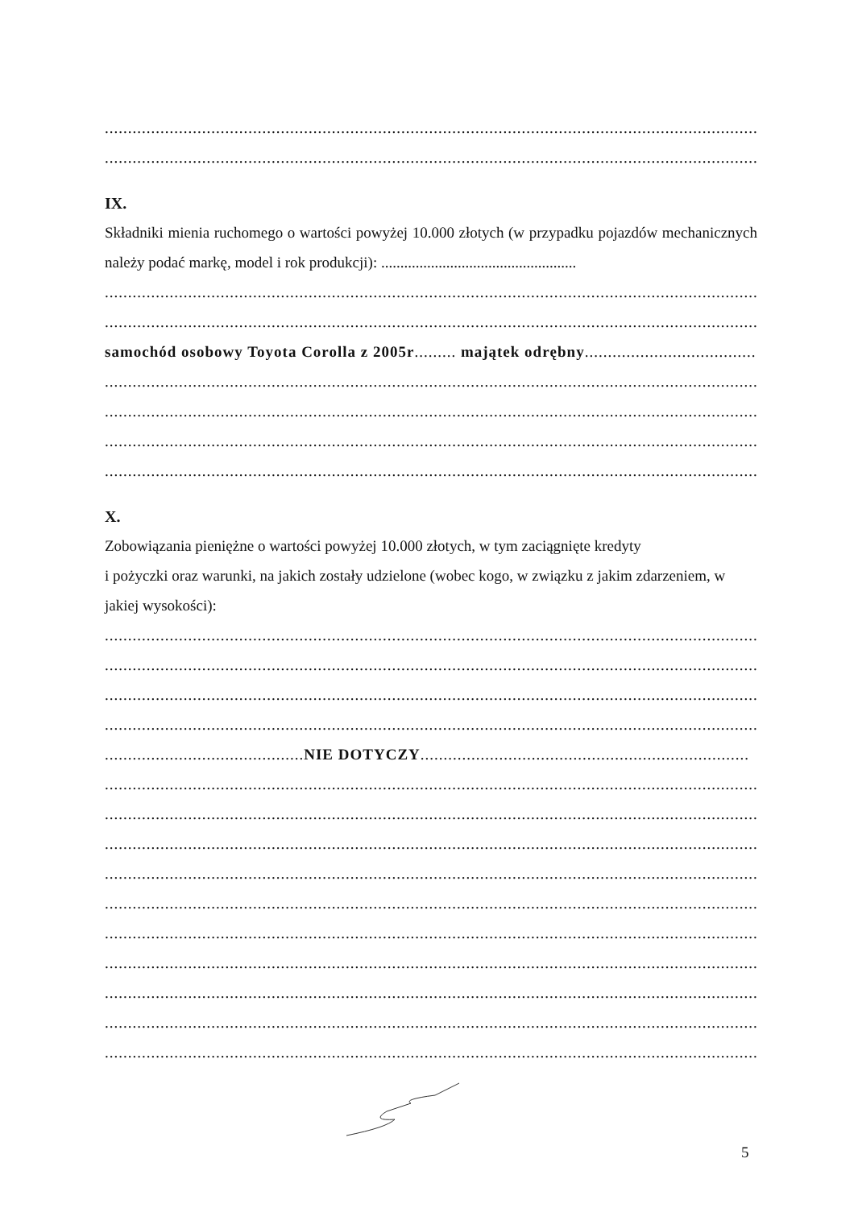..........................................................................................................................................................
..........................................................................................................................................................
IX.
Składniki mienia ruchomego o wartości powyżej 10.000 złotych (w przypadku pojazdów mechanicznych należy podać markę, model i rok produkcji): ...................................................
..........................................................................................................................................................
..........................................................................................................................................................
samochód osobowy Toyota Corolla z 2005r......... majątek odrębny.....................................
..........................................................................................................................................................
..........................................................................................................................................................
..........................................................................................................................................................
..........................................................................................................................................................
X.
Zobowiązania pieniężne o wartości powyżej 10.000 złotych, w tym zaciągnięte kredyty
i pożyczki oraz warunki, na jakich zostały udzielone (wobec kogo, w związku z jakim zdarzeniem, w jakiej wysokości):
..........................................................................................................................................................
..........................................................................................................................................................
..........................................................................................................................................................
..........................................................................................................................................................
...........................................NIE DOTYCZY.......................................................................
..........................................................................................................................................................
..........................................................................................................................................................
..........................................................................................................................................................
..........................................................................................................................................................
..........................................................................................................................................................
..........................................................................................................................................................
..........................................................................................................................................................
..........................................................................................................................................................
..........................................................................................................................................................
..........................................................................................................................................................
5